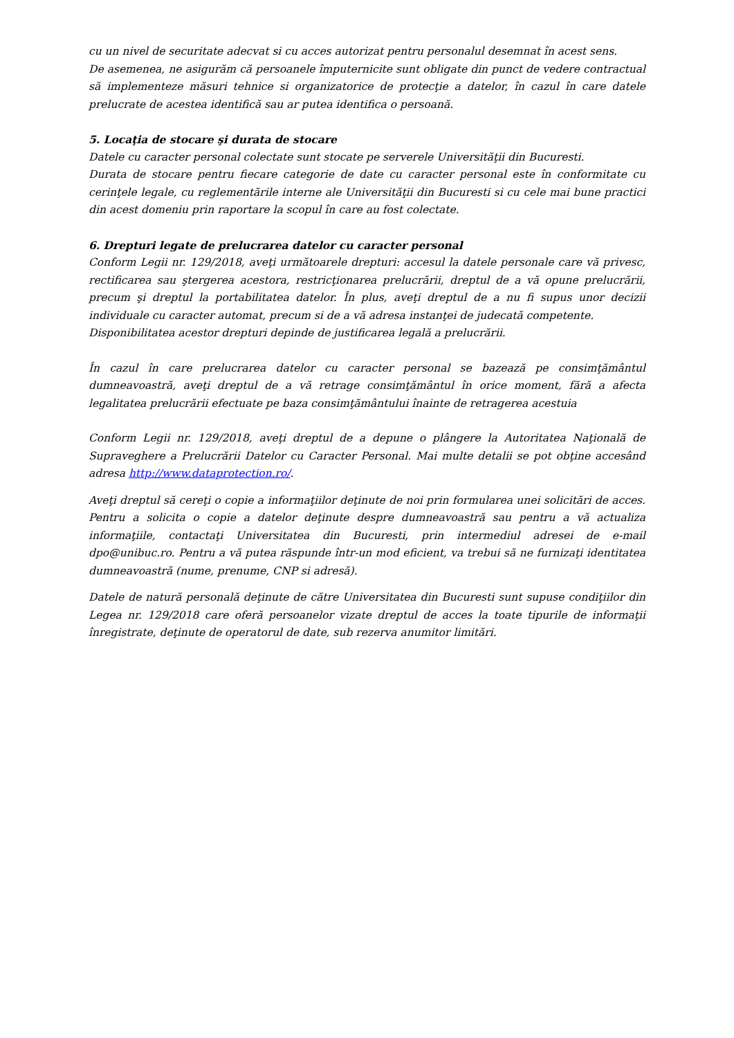cu un nivel de securitate adecvat si cu acces autorizat pentru personalul desemnat în acest sens.
De asemenea, ne asigurăm că persoanele împuternicite sunt obligate din punct de vedere contractual să implementeze măsuri tehnice si organizatorice de protecţie a datelor, în cazul în care datele prelucrate de acestea identifică sau ar putea identifica o persoană.
5. Locaţia de stocare şi durata de stocare
Datele cu caracter personal colectate sunt stocate pe serverele Universităţii din Bucuresti.
Durata de stocare pentru fiecare categorie de date cu caracter personal este în conformitate cu cerinţele legale, cu reglementările interne ale Universităţii din Bucuresti si cu cele mai bune practici din acest domeniu prin raportare la scopul în care au fost colectate.
6. Drepturi legate de prelucrarea datelor cu caracter personal
Conform Legii nr. 129/2018, aveţi următoarele drepturi: accesul la datele personale care vă privesc, rectificarea sau ştergerea acestora, restricţionarea prelucrării, dreptul de a vă opune prelucrării, precum şi dreptul la portabilitatea datelor. În plus, aveţi dreptul de a nu fi supus unor decizii individuale cu caracter automat, precum si de a vă adresa instanţei de judecată competente.
Disponibilitatea acestor drepturi depinde de justificarea legală a prelucrării.
În cazul în care prelucrarea datelor cu caracter personal se bazează pe consimţământul dumneavoastră, aveţi dreptul de a vă retrage consimţământul în orice moment, fără a afecta legalitatea prelucrării efectuate pe baza consimţământului înainte de retragerea acestuia
Conform Legii nr. 129/2018, aveţi dreptul de a depune o plângere la Autoritatea Naţională de Supraveghere a Prelucrării Datelor cu Caracter Personal. Mai multe detalii se pot obţine accesând adresa http://www.dataprotection.ro/.
Aveţi dreptul să cereţi o copie a informaţiilor deţinute de noi prin formularea unei solicitări de acces. Pentru a solicita o copie a datelor deţinute despre dumneavoastră sau pentru a vă actualiza informaţiile, contactaţi Universitatea din Bucuresti, prin intermediul adresei de e-mail dpo@unibuc.ro. Pentru a vă putea răspunde într-un mod eficient, va trebui să ne furnizaţi identitatea dumneavoastră (nume, prenume, CNP si adresă).
Datele de natură personală deţinute de către Universitatea din Bucuresti sunt supuse condiţiilor din Legea nr. 129/2018 care oferă persoanelor vizate dreptul de acces la toate tipurile de informaţii înregistrate, deţinute de operatorul de date, sub rezerva anumitor limitări.